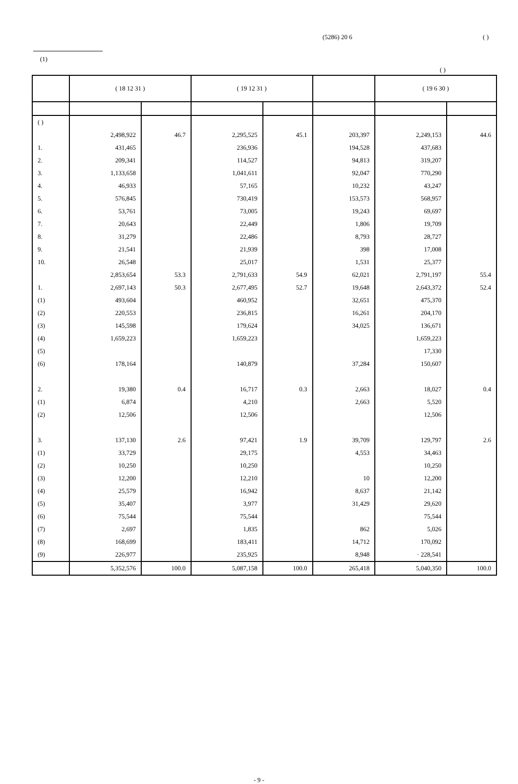(5286) 20 6 ( )
(1)
( )
| | ( 18 12 31 ) | | ( 19 12 31 ) | | | ( 19 6 30 ) | |
| --- | --- | --- | --- | --- | --- | --- | --- |
| ( ) | | | | | | | |
| | 2,498,922 | 46.7 | 2,295,525 | 45.1 | 203,397 | 2,249,153 | 44.6 |
| 1. | 431,465 | | 236,936 | | 194,528 | 437,683 | |
| 2. | 209,341 | | 114,527 | | 94,813 | 319,207 | |
| 3. | 1,133,658 | | 1,041,611 | | 92,047 | 770,290 | |
| 4. | 46,933 | | 57,165 | | 10,232 | 43,247 | |
| 5. | 576,845 | | 730,419 | | 153,573 | 568,957 | |
| 6. | 53,761 | | 73,005 | | 19,243 | 69,697 | |
| 7. | 20,643 | | 22,449 | | 1,806 | 19,709 | |
| 8. | 31,279 | | 22,486 | | 8,793 | 28,727 | |
| 9. | 21,541 | | 21,939 | | 398 | 17,008 | |
| 10. | 26,548 | | 25,017 | | 1,531 | 25,377 | |
| | 2,853,654 | 53.3 | 2,791,633 | 54.9 | 62,021 | 2,791,197 | 55.4 |
| 1. | 2,697,143 | 50.3 | 2,677,495 | 52.7 | 19,648 | 2,643,372 | 52.4 |
| (1) | 493,604 | | 460,952 | | 32,651 | 475,370 | |
| (2) | 220,553 | | 236,815 | | 16,261 | 204,170 | |
| (3) | 145,598 | | 179,624 | | 34,025 | 136,671 | |
| (4) | 1,659,223 | | 1,659,223 | | | 1,659,223 | |
| (5) | | | | | | 17,330 | |
| (6) | 178,164 | | 140,879 | | 37,284 | 150,607 | |
| 2. | 19,380 | 0.4 | 16,717 | 0.3 | 2,663 | 18,027 | 0.4 |
| (1) | 6,874 | | 4,210 | | 2,663 | 5,520 | |
| (2) | 12,506 | | 12,506 | | | 12,506 | |
| 3. | 137,130 | 2.6 | 97,421 | 1.9 | 39,709 | 129,797 | 2.6 |
| (1) | 33,729 | | 29,175 | | 4,553 | 34,463 | |
| (2) | 10,250 | | 10,250 | | | 10,250 | |
| (3) | 12,200 | | 12,210 | | 10 | 12,200 | |
| (4) | 25,579 | | 16,942 | | 8,637 | 21,142 | |
| (5) | 35,407 | | 3,977 | | 31,429 | 29,620 | |
| (6) | 75,544 | | 75,544 | | | 75,544 | |
| (7) | 2,697 | | 1,835 | | 862 | 5,026 | |
| (8) | 168,699 | | 183,411 | | 14,712 | 170,092 | |
| (9) | 226,977 | | 235,925 | | 8,948 | · 228,541 | |
| | 5,352,576 | 100.0 | 5,087,158 | 100.0 | 265,418 | 5,040,350 | 100.0 |
- 9 -